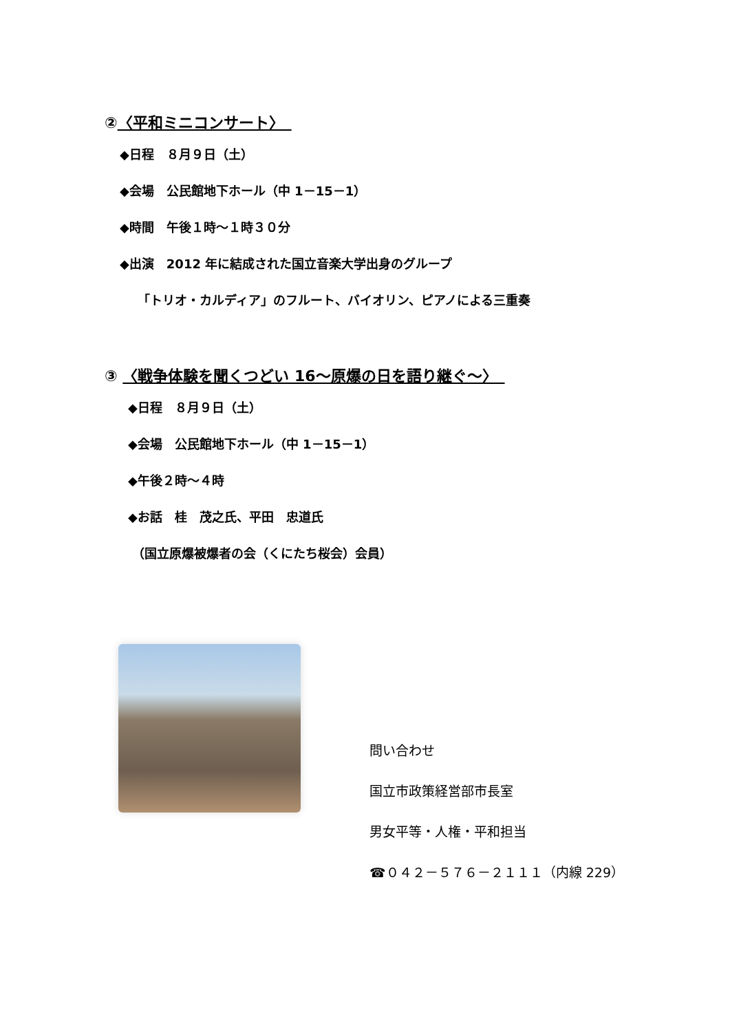②〈平和ミニコンサート〉　
◆日程　８月９日（土）
◆会場　公民館地下ホール（中 1－15－1）
◆時間　午後１時～１時３０分
◆出演　2012 年に結成された国立音楽大学出身のグループ
「トリオ・カルディア」のフルート、バイオリン、ピアノによる三重奏
③ 〈戦争体験を聞くつどい 16～原爆の日を語り継ぐ～〉　
◆日程　８月９日（土）
◆会場　公民館地下ホール（中 1－15－1）
◆午後２時～４時
◆お話　桂　茂之氏、平田　忠道氏
（国立原爆被爆者の会（くにたち桜会）会員）
問い合わせ
国立市政策経営部市長室
男女平等・人権・平和担当
☎０４２－５７６－２１１１（内線 229）